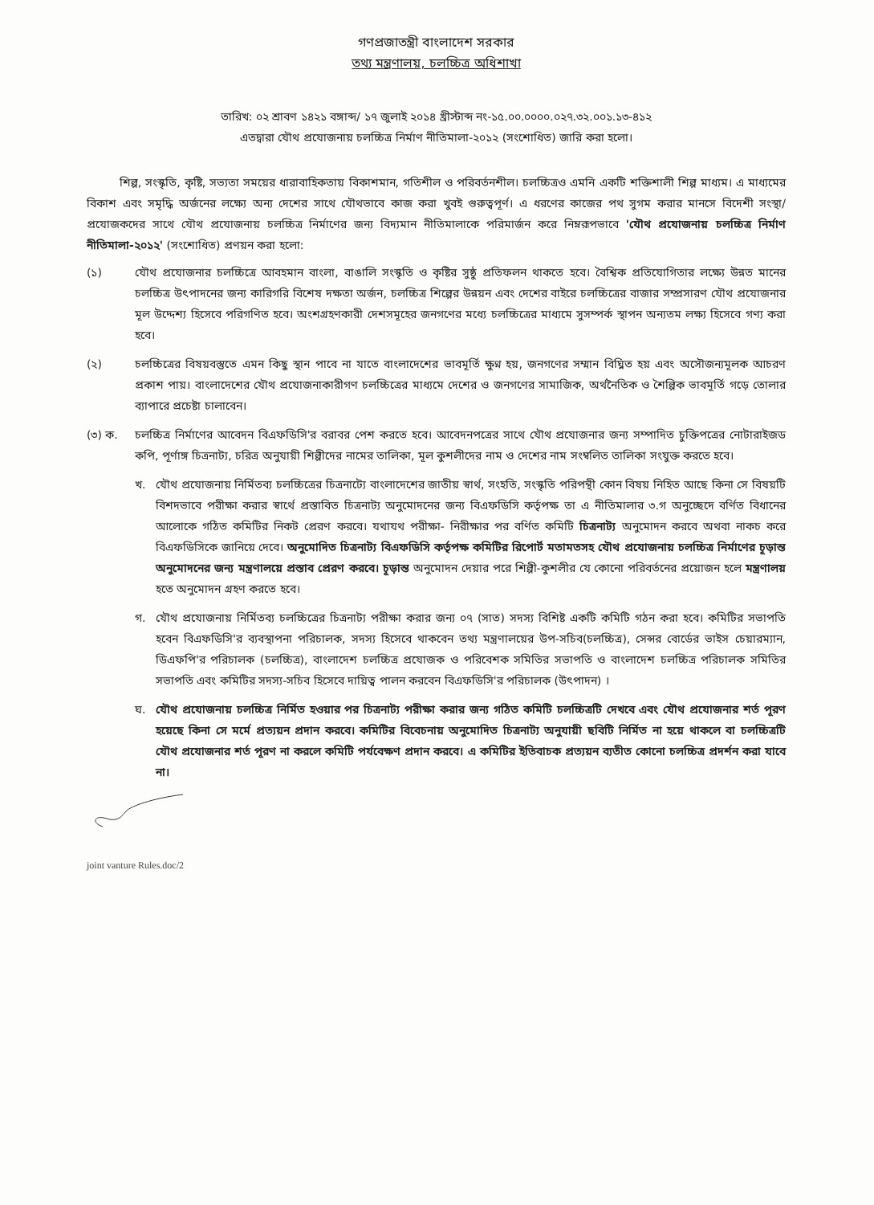গণপ্রজাতন্ত্রী বাংলাদেশ সরকার
তথ্য মন্ত্রণালয়, চলচ্চিত্র অধিশাখা
তারিখ: ০২ শ্রাবণ ১৪২১ বঙ্গাব্দ/ ১৭ জুলাই ২০১৪ খ্রীস্টাব্দ নং-১৫.০০.০০০০.০২৭.৩২.০০১.১৩-৪১২
এতদ্বারা যৌথ প্রযোজনায় চলচ্চিত্র নির্মাণ নীতিমালা-২০১২ (সংশোধিত) জারি করা হলো।
শিল্প, সংস্কৃতি, কৃষ্টি, সভ্যতা সময়ের ধারাবাহিকতায় বিকাশমান, গতিশীল ও পরিবর্তনশীল। চলচ্চিত্রও এমনি একটি শক্তিশালী শিল্প মাধ্যম। এ মাধ্যমের বিকাশ এবং সমৃদ্ধি অর্জনের লক্ষ্যে অন্য দেশের সাথে যৌথভাবে কাজ করা খুবই গুরুত্বপূর্ণ। এ ধরণের কাজের পথ সুগম করার মানসে বিদেশী সংস্থা/প্রযোজকদের সাথে যৌথ প্রযোজনায় চলচ্চিত্র নির্মাণের জন্য বিদ্যমান নীতিমালাকে পরিমার্জন করে নিম্নরূপভাবে 'যৌথ প্রযোজনায় চলচ্চিত্র নির্মাণ নীতিমালা-২০১২' (সংশোধিত) প্রণয়ন করা হলো:
(১) যৌথ প্রযোজনার চলচ্চিত্রে আবহমান বাংলা, বাঙালি সংস্কৃতি ও কৃষ্টির সুষ্ঠু প্রতিফলন থাকতে হবে। বৈশ্বিক প্রতিযোগিতার লক্ষ্যে উন্নত মানের চলচ্চিত্র উৎপাদনের জন্য কারিগরি বিশেষ দক্ষতা অর্জন, চলচ্চিত্র শিল্পের উন্নয়ন এবং দেশের বাইরে চলচ্চিত্রের বাজার সম্প্রসারণ যৌথ প্রযোজনার মূল উদ্দেশ্য হিসেবে পরিগণিত হবে। অংশগ্রহণকারী দেশসমূহের জনগণের মধ্যে চলচ্চিত্রের মাধ্যমে সুসম্পর্ক স্থাপন অন্যতম লক্ষ্য হিসেবে গণ্য করা হবে।
(২) চলচ্চিত্রের বিষয়বস্তুতে এমন কিছু স্থান পাবে না যাতে বাংলাদেশের ভাবমূর্তি ক্ষুণ্ন হয়, জনগণের সম্মান বিঘ্নিত হয় এবং অসৌজন্যমূলক আচরণ প্রকাশ পায়। বাংলাদেশের যৌথ প্রযোজনাকারীগণ চলচ্চিত্রের মাধ্যমে দেশের ও জনগণের সামাজিক, অর্থনৈতিক ও শৈল্পিক ভাবমূর্তি গড়ে তোলার ব্যাপারে প্রচেষ্টা চালাবেন।
(৩) ক. চলচ্চিত্র নির্মাণের আবেদন বিএফডিসি'র বরাবর পেশ করতে হবে। আবেদনপত্রের সাথে যৌথ প্রযোজনার জন্য সম্পাদিত চুক্তিপত্রের নোটারাইজড কপি, পূর্ণাঙ্গ চিত্রনাট্য, চরিত্র অনুযায়ী শিল্পীদের নামের তালিকা, মূল কুশলীদের নাম ও দেশের নাম সংম্বলিত তালিকা সংযুক্ত করতে হবে।
খ. যৌথ প্রযোজনায় নির্মিতব্য চলচ্চিত্রের চিত্রনাট্যে বাংলাদেশের জাতীয় স্বার্থ, সংহতি, সংস্কৃতি পরিপন্থী কোন বিষয় নিহিত আছে কিনা সে বিষয়টি বিশদভাবে পরীক্ষা করার স্বার্থে প্রস্তাবিত চিত্রনাট্য অনুমোদনের জন্য বিএফডিসি কর্তৃপক্ষ তা এ নীতিমালার ৩.গ অনুচ্ছেদে বর্ণিত বিধানের আলোকে গঠিত কমিটির নিকট প্রেরণ করবে। যথাযথ পরীক্ষা- নিরীক্ষার পর বর্ণিত কমিটি চিত্রনাট্য অনুমোদন করবে অথবা নাকচ করে বিএফডিসিকে জানিয়ে দেবে। অনুমোদিত চিত্রনাট্য বিএফডিসি কর্তৃপক্ষ কমিটির রিপোর্ট মতামতসহ যৌথ প্রযোজনায় চলচ্চিত্র নির্মাণের চূড়ান্ত অনুমোদনের জন্য মন্ত্রণালয়ে প্রস্তাব প্রেরণ করবে। চূড়ান্ত অনুমোদন দেয়ার পরে শিল্পী-কুশলীর যে কোনো পরিবর্তনের প্রয়োজন হলে মন্ত্রণালয় হতে অনুমোদন গ্রহণ করতে হবে।
গ. যৌথ প্রযোজনায় নির্মিতব্য চলচ্চিত্রের চিত্রনাট্য পরীক্ষা করার জন্য ০৭ (সাত) সদস্য বিশিষ্ট একটি কমিটি গঠন করা হবে। কমিটির সভাপতি হবেন বিএফডিসি'র ব্যবস্থাপনা পরিচালক, সদস্য হিসেবে থাকবেন তথ্য মন্ত্রণালয়ের উপ-সচিব(চলচ্চিত্র), সেন্সর বোর্ডের ভাইস চেয়ারম্যান, ডিএফপি'র পরিচালক (চলচ্চিত্র), বাংলাদেশ চলচ্চিত্র প্রযোজক ও পরিবেশক সমিতির সভাপতি ও বাংলাদেশ চলচ্চিত্র পরিচালক সমিতির সভাপতি এবং কমিটির সদস্য-সচিব হিসেবে দায়িত্ব পালন করবেন বিএফডিসি'র পরিচালক (উৎপাদন) ।
ঘ. যৌথ প্রযোজনায় চলচ্চিত্র নির্মিত হওয়ার পর চিত্রনাট্য পরীক্ষা করার জন্য গঠিত কমিটি চলচ্চিত্রটি দেখবে এবং যৌথ প্রযোজনার শর্ত পূরণ হয়েছে কিনা সে মর্মে প্রত্যয়ন প্রদান করবে। কমিটির বিবেচনায় অনুমোদিত চিত্রনাট্য অনুযায়ী ছবিটি নির্মিত না হয়ে থাকলে বা চলচ্চিত্রটি যৌথ প্রযোজনার শর্ত পূরণ না করলে কমিটি পর্যবেক্ষণ প্রদান করবে। এ কমিটির ইতিবাচক প্রত্যয়ন ব্যতীত কোনো চলচ্চিত্র প্রদর্শন করা যাবে না।
joint vanture Rules.doc/2